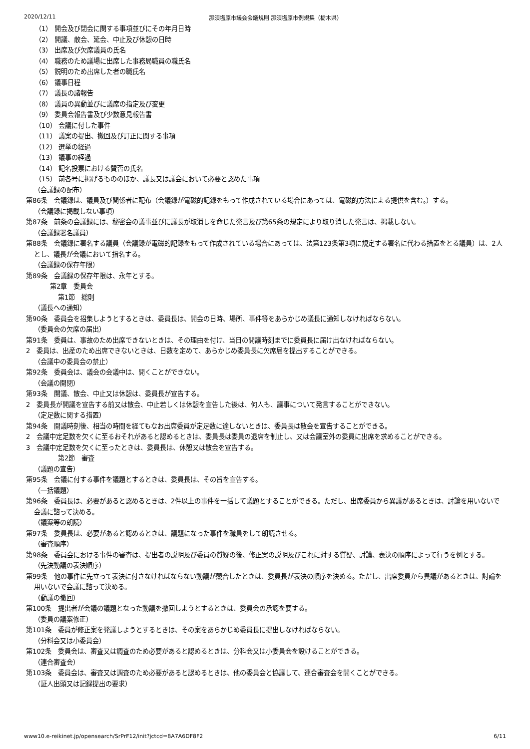2020/12/11 那須塩原市議会会議規則 那須塩原市例規集（栃木県）
（1） 開会及び閉会に関する事項並びにその年月日時
（2） 開議、散会、延会、中止及び休憩の日時
（3） 出席及び欠席議員の氏名
（4） 職務のため議場に出席した事務局職員の職氏名
（5） 説明のため出席した者の職氏名
（6） 議事日程
（7） 議長の諸報告
（8） 議員の異動並びに議席の指定及び変更
（9） 委員会報告書及び少数意見報告書
（10） 会議に付した事件
（11） 議案の提出、撤回及び訂正に関する事項
（12） 選挙の経過
（13） 議事の経過
（14） 記名投票における賛否の氏名
（15） 前各号に掲げるもののほか、議長又は議会において必要と認めた事項
（会議録の配布）
第86条　会議録は、議員及び関係者に配布（会議録が電磁的記録をもって作成されている場合にあっては、電磁的方法による提供を含む。）する。
（会議録に掲載しない事項）
第87条　前条の会議録には、秘密会の議事並びに議長が取消しを命じた発言及び第65条の規定により取り消した発言は、掲載しない。
（会議録署名議員）
第88条　会議録に署名する議員（会議録が電磁的記録をもって作成されている場合にあっては、法第123条第3項に規定する署名に代わる措置をとる議員）は、2人とし、議長が会議において指名する。
（会議録の保存年限）
第89条　会議録の保存年限は、永年とする。
第2章　委員会
第1節　総則
（議長への通知）
第90条　委員会を招集しようとするときは、委員長は、開会の日時、場所、事件等をあらかじめ議長に通知しなければならない。
（委員会の欠席の届出）
第91条　委員は、事故のため出席できないときは、その理由を付け、当日の開議時刻までに委員長に届け出なければならない。
2　委員は、出産のため出席できないときは、日数を定めて、あらかじめ委員長に欠席届を提出することができる。
（会議中の委員会の禁止）
第92条　委員会は、議会の会議中は、開くことができない。
（会議の開閉）
第93条　開議、散会、中止又は休憩は、委員長が宣告する。
2　委員長が開議を宣告する前又は散会、中止若しくは休憩を宣告した後は、何人も、議事について発言することができない。
（定足数に関する措置）
第94条　開議時刻後、相当の時間を経てもなお出席委員が定足数に達しないときは、委員長は散会を宣告することができる。
2　会議中定足数を欠くに至るおそれがあると認めるときは、委員長は委員の退席を制止し、又は会議室外の委員に出席を求めることができる。
3　会議中定足数を欠くに至ったときは、委員長は、休憩又は散会を宣告する。
第2節　審査
（議題の宣告）
第95条　会議に付する事件を議題とするときは、委員長は、その旨を宣告する。
（一括議題）
第96条　委員長は、必要があると認めるときは、2件以上の事件を一括して議題とすることができる。ただし、出席委員から異議があるときは、討論を用いないで会議に諮って決める。
（議案等の朗読）
第97条　委員長は、必要があると認めるときは、議題になった事件を職員をして朗読させる。
（審査順序）
第98条　委員会における事件の審査は、提出者の説明及び委員の質疑の後、修正案の説明及びこれに対する質疑、討論、表決の順序によって行うを例とする。
（先決動議の表決順序）
第99条　他の事件に先立って表決に付さなければならない動議が競合したときは、委員長が表決の順序を決める。ただし、出席委員から異議があるときは、討論を用いないで会議に諮って決める。
（動議の撤回）
第100条　提出者が会議の議題となった動議を撤回しようとするときは、委員会の承認を要する。
（委員の議案修正）
第101条　委員が修正案を発議しようとするときは、その案をあらかじめ委員長に提出しなければならない。
（分科会又は小委員会）
第102条　委員会は、審査又は調査のため必要があると認めるときは、分科会又は小委員会を設けることができる。
（連合審査会）
第103条　委員会は、審査又は調査のため必要があると認めるときは、他の委員会と協議して、連合審査会を開くことができる。
（証人出頭又は記録提出の要求）
www10.e-reikinet.jp/opensearch/SrPrF12/init?jctcd=8A7A6DF8F2 6/11